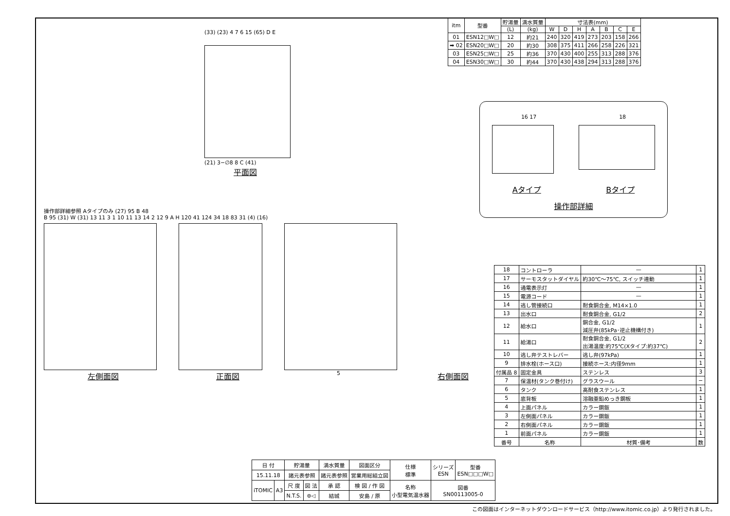| itm | 型番 | 貯湯量 | 満水質量 | 寸法表(mm) | | | | | | |
| --- | --- | --- | --- | --- | --- | --- | --- | --- | --- | --- |
| | | (L) | (kg) | W | D | H | A | B | C | E |
| 01 | ESN12□W□ | 12 | 約21 | 240 | 320 | 419 | 273 | 203 | 158 | 266 |
| ➡ 02 | ESN20□W□ | 20 | 約30 | 308 | 375 | 411 | 266 | 258 | 226 | 321 |
| 03 | ESN25□W□ | 25 | 約36 | 370 | 430 | 400 | 255 | 313 | 288 | 376 |
| 04 | ESN30□W□ | 30 | 約44 | 370 | 430 | 438 | 294 | 313 | 288 | 376 |
(33) (23) 4 7 6 15 (65) D E
(21) 3−∅8 8 C (41)
平面図
操作部詳細参照 Aタイプのみ (27) 95 B 48
B 95 (31) W (31) 13 11 3 1 10 11 13 14 2 12 9 A H 120 41 124 34 18 83 31 (4) (16)
左側面図 正面図 5 右側面図
16 17 18
Aタイプ Bタイプ
操作部詳細
| 18 | コントローラ | — | 1 |
| 17 | サーモスタットダイヤル | 約30℃～75℃, スイッチ連動 | 1 |
| 16 | 通電表示灯 | — | 1 |
| 15 | 電源コード | — | 1 |
| 14 | 逃し管接続口 | 耐食銅合金, M14×1.0 | 1 |
| 13 | 出水口 | 耐食銅合金, G1/2 | 2 |
| 12 | 給水口 | 銅合金, G1/2 減圧弁(85kPa･逆止機構付き) | 1 |
| 11 | 給湯口 | 耐食銅合金, G1/2 出湯温度:約75℃(Xタイプ:約37℃) | 2 |
| 10 | 逃し弁テストレバー | 逃し弁(97kPa) | 1 |
| 9 | 排水栓(ホース口) | 接続ホース:内径9mm | 1 |
| 付属品 8 | 固定金具 | ステンレス | 3 |
| 7 | 保温材(タンク巻付け) | グラスウール | − |
| 6 | タンク | 高耐食ステンレス | 1 |
| 5 | 底背板 | 溶融亜鉛めっき鋼板 | 1 |
| 4 | 上面パネル | カラー鋼鈑 | 1 |
| 3 | 左側面パネル | カラー鋼鈑 | 1 |
| 2 | 右側面パネル | カラー鋼鈑 | 1 |
| 1 | 前面パネル | カラー鋼鈑 | 1 |
| 番号 | 名称 | 材質･備考 | 数 |
| 日 付 | | 貯湯量 | | 満水質量 | 図面区分 | 仕様 標準 | シリーズ ESN | 型番 ESN□□□W□ |
| 15.11.18 | | 諸元表参照 | | 諸元表参照 | 営業用総組立図 | | | |
| iTOMIC | A3 | 尺 度 | 図 法 | 承 認 | 検 図 / 作 図 | 名称 小型電気温水器 | 図番 SN00113005-0 | |
| | | N.T.S. | ⊚◁ | 結城 | 安島 / 原 | | | |
この図面はインターネットダウンロードサービス（http://www.itomic.co.jp）より発行されました。